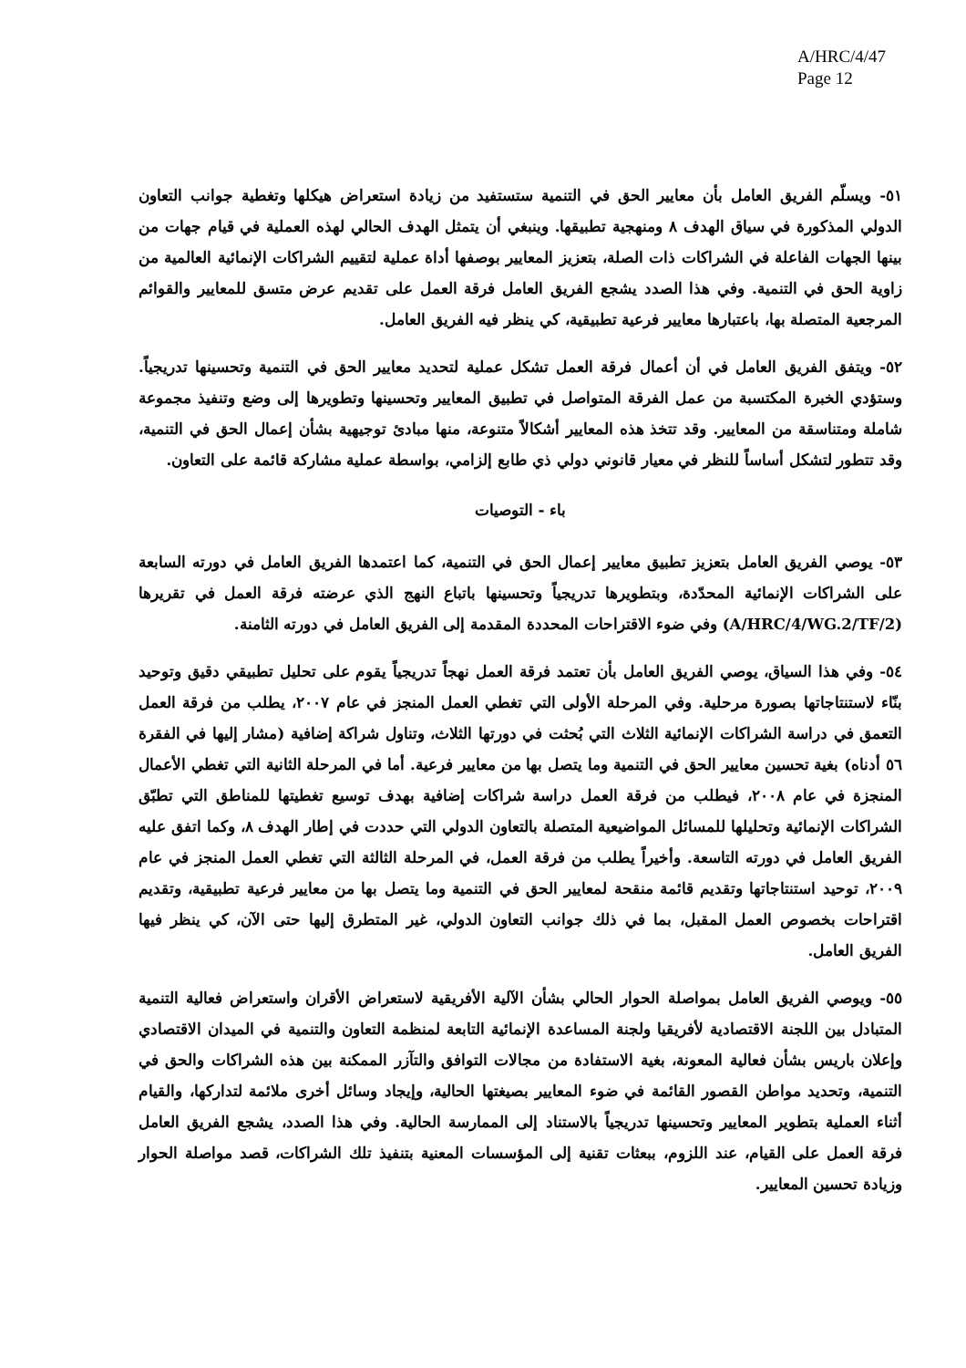A/HRC/4/47
Page 12
٥١- ويسلّم الفريق العامل بأن معايير الحق في التنمية ستستفيد من زيادة استعراض هيكلها وتغطية جوانب التعاون الدولي المذكورة في سياق الهدف ٨ ومنهجية تطبيقها. وينبغي أن يتمثل الهدف الحالي لهذه العملية في قيام جهات من بينها الجهات الفاعلة في الشراكات ذات الصلة، بتعزيز المعايير بوصفها أداة عملية لتقييم الشراكات الإنمائية العالمية من زاوية الحق في التنمية. وفي هذا الصدد يشجع الفريق العامل فرقة العمل على تقديم عرض متسق للمعايير والقوائم المرجعية المتصلة بها، باعتبارها معايير فرعية تطبيقية، كي ينظر فيه الفريق العامل.
٥٢- ويتفق الفريق العامل في أن أعمال فرقة العمل تشكل عملية لتحديد معايير الحق في التنمية وتحسينها تدريجياً. وستؤدي الخبرة المكتسبة من عمل الفرقة المتواصل في تطبيق المعايير وتحسينها وتطويرها إلى وضع وتنفيذ مجموعة شاملة ومتناسقة من المعايير. وقد تتخذ هذه المعايير أشكالاً متنوعة، منها مبادئ توجيهية بشأن إعمال الحق في التنمية، وقد تتطور لتشكل أساساً للنظر في معيار قانوني دولي ذي طابع إلزامي، بواسطة عملية مشاركة قائمة على التعاون.
باء - التوصيات
٥٣- يوصي الفريق العامل بتعزيز تطبيق معايير إعمال الحق في التنمية، كما اعتمدها الفريق العامل في دورته السابعة على الشراكات الإنمائية المحدّدة، وبتطويرها تدريجياً وتحسينها باتباع النهج الذي عرضته فرقة العمل في تقريرها (A/HRC/4/WG.2/TF/2) وفي ضوء الاقتراحات المحددة المقدمة إلى الفريق العامل في دورته الثامنة.
٥٤- وفي هذا السياق، يوصي الفريق العامل بأن تعتمد فرقة العمل نهجاً تدريجياً يقوم على تحليل تطبيقي دقيق وتوحيد بنّاء لاستنتاجاتها بصورة مرحلية. وفي المرحلة الأولى التي تغطي العمل المنجز في عام ٢٠٠٧، يطلب من فرقة العمل التعمق في دراسة الشراكات الإنمائية الثلاث التي بُحثت في دورتها الثلاث، وتناول شراكة إضافية (مشار إليها في الفقرة ٥٦ أدناه) بغية تحسين معايير الحق في التنمية وما يتصل بها من معايير فرعية. أما في المرحلة الثانية التي تغطي الأعمال المنجزة في عام ٢٠٠٨، فيطلب من فرقة العمل دراسة شراكات إضافية بهدف توسيع تغطيتها للمناطق التي تطبّق الشراكات الإنمائية وتحليلها للمسائل المواضيعية المتصلة بالتعاون الدولي التي حددت في إطار الهدف ٨، وكما اتفق عليه الفريق العامل في دورته التاسعة. وأخيراً يطلب من فرقة العمل، في المرحلة الثالثة التي تغطي العمل المنجز في عام ٢٠٠٩، توحيد استنتاجاتها وتقديم قائمة منقحة لمعايير الحق في التنمية وما يتصل بها من معايير فرعية تطبيقية، وتقديم اقتراحات بخصوص العمل المقبل، بما في ذلك جوانب التعاون الدولي، غير المتطرق إليها حتى الآن، كي ينظر فيها الفريق العامل.
٥٥- ويوصي الفريق العامل بمواصلة الحوار الحالي بشأن الآلية الأفريقية لاستعراض الأقران واستعراض فعالية التنمية المتبادل بين اللجنة الاقتصادية لأفريقيا ولجنة المساعدة الإنمائية التابعة لمنظمة التعاون والتنمية في الميدان الاقتصادي وإعلان باريس بشأن فعالية المعونة، بغية الاستفادة من مجالات التوافق والتآزر الممكنة بين هذه الشراكات والحق في التنمية، وتحديد مواطن القصور القائمة في ضوء المعايير بصيغتها الحالية، وإيجاد وسائل أخرى ملائمة لتداركها، والقيام أثناء العملية بتطوير المعايير وتحسينها تدريجياً بالاستناد إلى الممارسة الحالية. وفي هذا الصدد، يشجع الفريق العامل فرقة العمل على القيام، عند اللزوم، ببعثات تقنية إلى المؤسسات المعنية بتنفيذ تلك الشراكات، قصد مواصلة الحوار وزيادة تحسين المعايير.